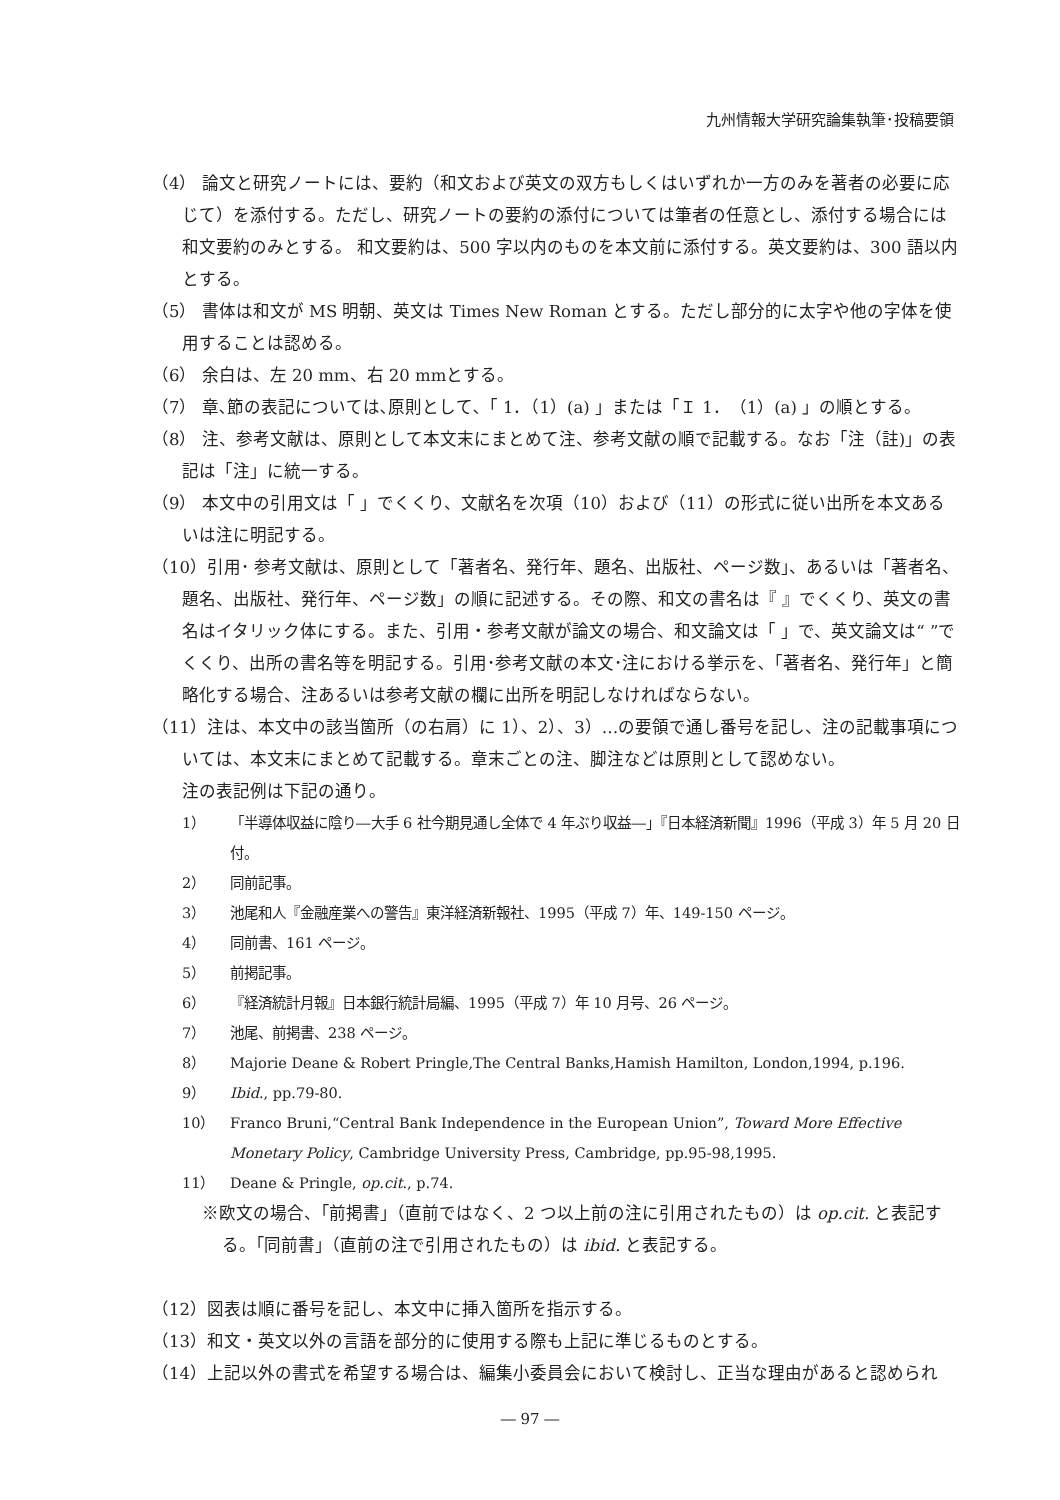九州情報大学研究論集執筆･投稿要領
（4） 論文と研究ノートには、要約（和文および英文の双方もしくはいずれか一方のみを著者の必要に応じて）を添付する。ただし、研究ノートの要約の添付については筆者の任意とし、添付する場合には和文要約のみとする。 和文要約は、500 字以内のものを本文前に添付する。英文要約は、300 語以内とする。
（5） 書体は和文が MS 明朝、英文は Times New Roman とする。ただし部分的に太字や他の字体を使用することは認める。
（6） 余白は、左 20 mm、右 20 mmとする。
（7） 章､節の表記については､原則として､「 1．（1）(a) 」または「Ｉ 1．（1）(a) 」の順とする。
（8） 注、参考文献は、原則として本文末にまとめて注、参考文献の順で記載する。なお「注（註)」の表記は「注」に統一する。
（9） 本文中の引用文は「 」でくくり、文献名を次項（10）および（11）の形式に従い出所を本文あるいは注に明記する。
（10）引用･ 参考文献は、原則として「著者名、発行年、題名、出版社、ページ数｣、あるいは「著者名、題名、出版社、発行年、ページ数」の順に記述する。その際、和文の書名は『 』でくくり、英文の書名はイタリック体にする。また、引用・参考文献が論文の場合、和文論文は「 」で、英文論文は“ ”でくくり、出所の書名等を明記する。引用･参考文献の本文･注における挙示を､「著者名、発行年」と簡略化する場合、注あるいは参考文献の欄に出所を明記しなければならない。
（11）注は、本文中の該当箇所（の右肩）に 1）、2）、3）…の要領で通し番号を記し、注の記載事項については、本文末にまとめて記載する。章末ごとの注、脚注などは原則として認めない。
注の表記例は下記の通り。
1） 「半導体収益に陰り―大手 6 社今期見通し全体で 4 年ぶり収益―｣『日本経済新聞』1996（平成 3）年 5 月 20 日付。
2） 同前記事。
3） 池尾和人『金融産業への警告』東洋経済新報社、1995（平成 7）年、149-150 ページ。
4） 同前書、161 ページ。
5） 前掲記事。
6） 『経済統計月報』日本銀行統計局編、1995（平成 7）年 10 月号、26 ページ。
7） 池尾、前掲書、238 ページ。
8） Majorie Deane & Robert Pringle,The Central Banks,Hamish Hamilton, London,1994, p.196.
9） Ibid., pp.79-80.
10） Franco Bruni,“Central Bank Independence in the European Union”, Toward More Effective Monetary Policy, Cambridge University Press, Cambridge, pp.95-98,1995.
11） Deane & Pringle, op.cit., p.74.
※欧文の場合、｢前掲書｣（直前ではなく、2 つ以上前の注に引用されたもの）は op.cit. と表記する。｢同前書｣（直前の注で引用されたもの）は ibid. と表記する。
（12）図表は順に番号を記し、本文中に挿入箇所を指示する。
（13）和文・英文以外の言語を部分的に使用する際も上記に準じるものとする。
（14）上記以外の書式を希望する場合は、編集小委員会において検討し、正当な理由があると認められ
― 97 ―